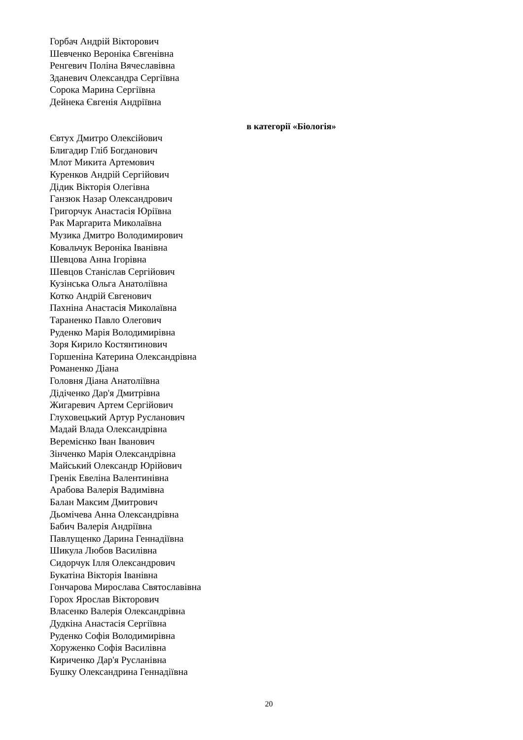Горбач Андрій Вікторович
Шевченко Вероніка Євгенівна
Ренгевич Поліна Вячеславівна
Зданевич Олександра Сергіївна
Сорока Марина Сергіївна
Дейнека Євгенія Андріївна
в категорії «Біологія»
Євтух Дмитро Олексійович
Блигадир Гліб Богданович
Млот Микита Артемович
Куренков Андрій Сергійович
Дідик Вікторія Олегівна
Ганзюк Назар Олександрович
Григорчук Анастасія Юріївна
Рак Маргарита Миколаївна
Музика Дмитро Володимирович
Ковальчук Вероніка Іванівна
Шевцова Анна Ігорівна
Шевцов Станіслав Сергійович
Кузінська Ольга Анатоліївна
Котко Андрій Євгенович
Пахніна Анастасія Миколаївна
Тараненко Павло Олегович
Руденко Марія Володимирівна
Зоря Кирило Костянтинович
Горшеніна Катерина Олександрівна
Романенко Діана
Головня Діана Анатоліївна
Дідіченко Дар'я Дмитрівна
Жигаревич Артем Сергійович
Глуховецький Артур Русланович
Мадай Влада Олександрівна
Веремієнко Іван Іванович
Зінченко Марія Олександрівна
Майський Олександр Юрійович
Гренік Евеліна Валентинівна
Арабова Валерія Вадимівна
Балан Максим Дмитрович
Дьомічева Анна Олександрівна
Бабич Валерія Андріївна
Павлущенко Дарина Геннадіївна
Шикула Любов Василівна
Сидорчук Ілля Олександрович
Букатіна Вікторія Іванівна
Гончарова Мирослава Святославівна
Горох Ярослав Вікторович
Власенко Валерія Олександрівна
Дудкіна Анастасія Сергіївна
Руденко Софія Володимирівна
Хоруженко Софія Василівна
Кириченко Дар'я Русланівна
Бушку Олександрина Геннадіївна
20